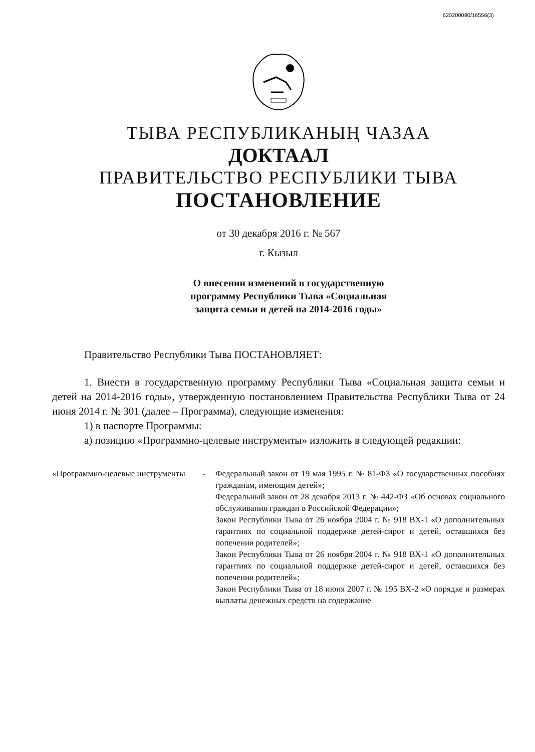620200080/16556(3)
ТЫВА РЕСПУБЛИКАНЫҢ ЧАЗАА
ДОКТААЛ
ПРАВИТЕЛЬСТВО РЕСПУБЛИКИ ТЫВА
ПОСТАНОВЛЕНИЕ
от 30 декабря 2016 г. № 567
г. Кызыл
О внесении изменений в государственную
программу Республики Тыва «Социальная
защита семьи и детей на 2014-2016 годы»
Правительство Республики Тыва ПОСТАНОВЛЯЕТ:
1. Внести в государственную программу Республики Тыва «Социальная защита семьи и детей на 2014-2016 годы», утвержденную постановлением Правительства Республики Тыва от 24 июня 2014 г. № 301 (далее – Программа), следующие изменения:
1) в паспорте Программы:
а) позицию «Программно-целевые инструменты» изложить в следующей редакции:
| «Программно-целевые инструменты | - | Федеральный закон от 19 мая 1995 г. № 81-ФЗ «О государственных пособиях гражданам, имеющим детей»; Федеральный закон от 28 декабря 2013 г. № 442-ФЗ «Об основах социального обслуживания граждан в Российской Федерации»; Закон Республики Тыва от 26 ноября 2004 г. № 918 ВХ-1 «О дополнительных гарантиях по социальной поддержке детей-сирот и детей, оставшихся без попечения родителей»; Закон Республики Тыва от 26 ноября 2004 г. № 918 ВХ-1 «О дополнительных гарантиях по социальной поддержке детей-сирот и детей, оставшихся без попечения родителей»; Закон Республики Тыва от 18 июня 2007 г. № 195 ВХ-2 «О порядке и размерах выплаты денежных средств на содержание |